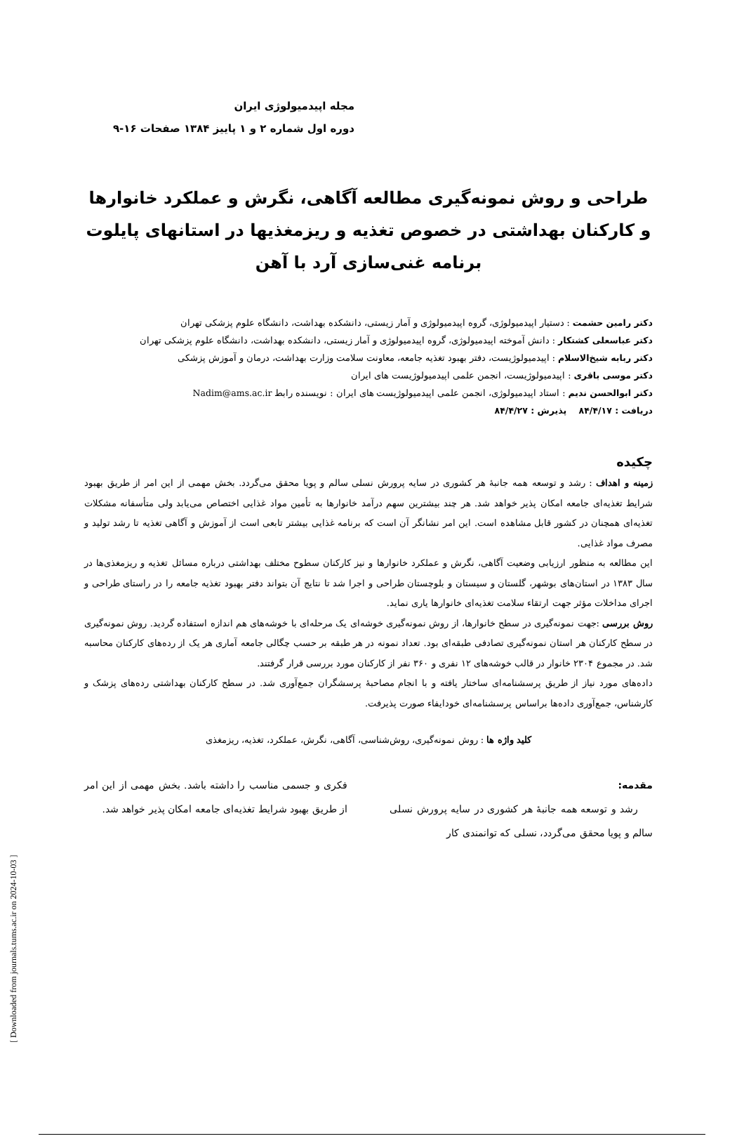[ Downloaded from journals.tums.ac.ir on 2024-10-03 ]
مجله اپیدمیولوژی ایران
دوره اول شماره ۲ و ۱ پاییز ۱۳۸۴ صفحات ۱۶-۹
طراحی و روش نمونه‌گیری مطالعه آگاهی، نگرش و عملکرد خانوارها و کارکنان بهداشتی در خصوص تغذیه و ریزمغذیها در استانهای پایلوت برنامه غنی‌سازی آرد با آهن
دکتر رامین حشمت : دستیار اپیدمیولوژی، گروه اپیدمیولوژی و آمار زیستی، دانشکده بهداشت، دانشگاه علوم پزشکی تهران
دکتر عباسعلی کشتکار : دانش آموخته اپیدمیولوژی، گروه اپیدمیولوژی و آمار زیستی، دانشکده بهداشت، دانشگاه علوم پزشکی تهران
دکتر ربابه شیخ‌الاسلام : اپیدمیولوژیست، دفتر بهبود تغذیه جامعه، معاونت سلامت وزارت بهداشت، درمان و آموزش پزشکی
دکتر موسی باقری : اپیدمیولوژیست، انجمن علمی اپیدمیولوژیست های ایران
دکتر ابوالحسن ندیم : استاد اپیدمیولوژی، انجمن علمی اپیدمیولوژیست های ایران : نویسنده رابط Nadim@ams.ac.ir
دریافت : ۸۴/۴/۱۷ پذیرش : ۸۴/۴/۲۷
چکیده
زمینه و اهداف : رشد و توسعه همه جانبهٔ هر کشوری در سایه پرورش نسلی سالم و پویا محقق می‌گردد. بخش مهمی از این امر از طریق بهبود شرایط تغذیه‌ای جامعه امکان پذیر خواهد شد. هر چند بیشترین سهم درآمد خانوارها به تأمین مواد غذایی اختصاص می‌یابد ولی متأسفانه مشکلات تغذیه‌ای همچنان در کشور قابل مشاهده است. این امر نشانگر آن است که برنامه غذایی بیشتر تابعی است از آموزش و آگاهی تغذیه تا رشد تولید و مصرف مواد غذایی.
این مطالعه به منظور ارزیابی وضعیت آگاهی، نگرش و عملکرد خانوارها و نیز کارکنان سطوح مختلف بهداشتی درباره مسائل تغذیه و ریزمغذی‌ها در سال ۱۳۸۳ در استان‌های بوشهر، گلستان و سیستان و بلوچستان طراحی و اجرا شد تا نتایج آن بتواند دفتر بهبود تغذیه جامعه را در راستای طراحی و اجرای مداخلات مؤثر جهت ارتقاء سلامت تغذیه‌ای خانوارها یاری نماید.
روش بررسی :جهت نمونه‌گیری در سطح خانوارها، از روش نمونه‌گیری خوشه‌ای یک مرحله‌ای با خوشه‌های هم اندازه استفاده گردید. روش نمونه‌گیری در سطح کارکنان هر استان نمونه‌گیری تصادفی طبقه‌ای بود. تعداد نمونه در هر طبقه بر حسب چگالی جامعه آماری هر یک از رده‌های کارکنان محاسبه شد. در مجموع ۲۳۰۴ خانوار در قالب خوشه‌های ۱۲ نفری و ۳۶۰ نفر از کارکنان مورد بررسی قرار گرفتند.
داده‌های مورد نیاز از طریق پرسشنامه‌ای ساختار یافته و با انجام مصاحبهٔ پرسشگران جمع‌آوری شد. در سطح کارکنان بهداشتی رده‌های پزشک و کارشناس، جمع‌آوری داده‌ها براساس پرسشنامه‌ای خودایفاء صورت پذیرفت.
کلید واژه ها : روش نمونه‌گیری، روش‌شناسی، آگاهی، نگرش، عملکرد، تغذیه، ریزمغذی
مقدمه:
رشد و توسعه همه جانبهٔ هر کشوری در سایه پرورش نسلی سالم و پویا محقق می‌گردد، نسلی که توانمندی کار
فکری و جسمی مناسب را داشته باشد. بخش مهمی از این امر از طریق بهبود شرایط تغذیه‌ای جامعه امکان پذیر خواهد شد.